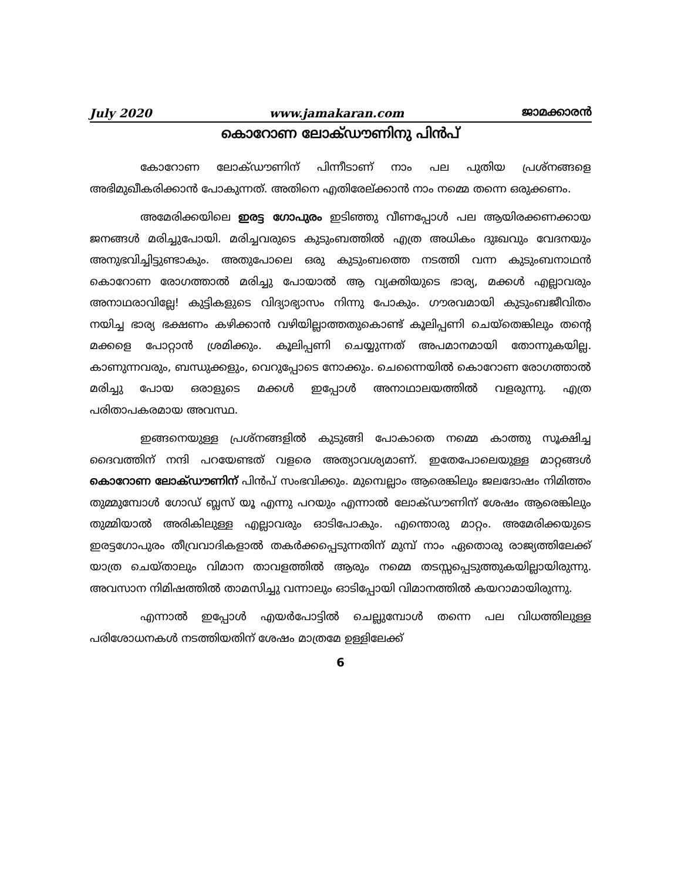July 2020 www.jamakaran.com ജാമക്കാരൻ
കൊറോണ ലോക്ഡൗണിനു പിൻപ്
കോറോണ ലോക്ഡൗണിന് പിന്നീടാണ് നാം പല പുതിയ പ്രശ്നങ്ങളെ അഭിമുഖീകരിക്കാൻ പോകുന്നത്. അതിനെ എതിരേല്ക്കാൻ നാം നമ്മെ തന്നെ ഒരുക്കണം.
അമേരിക്കയിലെ ഇരട്ട ഗോപുരം ഇടിഞ്ഞു വീണപ്പോൾ പല ആയിരക്കണക്കായ ജനങ്ങൾ മരിച്ചുപോയി. മരിച്ചവരുടെ കുടുംബത്തിൽ എത്ര അധികം ദുഃഖവും വേദനയും അനുഭവിച്ചിട്ടുണ്ടാകും. അതുപോലെ ഒരു കുടുംബത്തെ നടത്തി വന്ന കുടുംബനാഥൻ കൊറോണ രോഗത്താൽ മരിച്ചു പോയാൽ ആ വ്യക്തിയുടെ ഭാര്യ, മക്കൾ എല്ലാവരും അനാഥരാവില്ലേ! കുട്ടികളുടെ വിദ്യാഭ്യാസം നിന്നു പോകും. ഗൗരവമായി കുടുംബജീവിതം നയിച്ച ഭാര്യ ഭക്ഷണം കഴിക്കാൻ വഴിയില്ലാത്തതുകൊണ്ട് കൂലിപ്പണി ചെയ്തെങ്കിലും തന്റെ മക്കളെ പോറ്റാൻ ശ്രമിക്കും. കൂലിപ്പണി ചെയ്യുന്നത് അപമാനമായി തോന്നുകയില്ല. കാണുന്നവരും, ബന്ധുക്കളും, വെറുപ്പോടെ നോക്കും. ചെന്നൈയിൽ കൊറോണ രോഗത്താൽ മരിച്ചു പോയ ഒരാളുടെ മക്കൾ ഇപ്പോൾ അനാഥാലയത്തിൽ വളരുന്നു. എത്ര പരിതാപകരമായ അവസ്ഥ.
ഇങ്ങനെയുള്ള പ്രശ്നങ്ങളിൽ കുടുങ്ങി പോകാതെ നമ്മെ കാത്തു സൂക്ഷിച്ച ദൈവത്തിന് നന്ദി പറയേണ്ടത് വളരെ അത്യാവശ്യമാണ്. ഇതേപോലെയുള്ള മാറ്റങ്ങൾ കൊറോണ ലോക്ഡൗണിന് പിൻപ് സംഭവിക്കും. മുമ്പെല്ലാം ആരെങ്കിലും ജലദോഷം നിമിത്തം തുമ്മുമ്പോൾ ഗോഡ് ബ്ലസ് യൂ എന്നു പറയും എന്നാൽ ലോക്ഡൗണിന് ശേഷം ആരെങ്കിലും തുമ്മിയാൽ അരികിലുള്ള എല്ലാവരും ഓടിപോകും. എന്തൊരു മാറ്റം. അമേരിക്കയുടെ ഇരട്ടഗോപുരം തീവ്രവാദികളാൽ തകർക്കപ്പെടുന്നതിന് മുമ്പ് നാം ഏതൊരു രാജ്യത്തിലേക്ക് യാത്ര ചെയ്താലും വിമാന താവളത്തിൽ ആരും നമ്മെ തടസ്സപ്പെടുത്തുകയില്ലായിരുന്നു. അവസാന നിമിഷത്തിൽ താമസിച്ചു വന്നാലും ഓടിപ്പോയി വിമാനത്തിൽ കയറാമായിരുന്നു.
എന്നാൽ ഇപ്പോൾ എയർപോട്ടിൽ ചെല്ലുമ്പോൾ തന്നെ പല വിധത്തിലുള്ള പരിശോധനകൾ നടത്തിയതിന് ശേഷം മാത്രമേ ഉള്ളിലേക്ക്
6